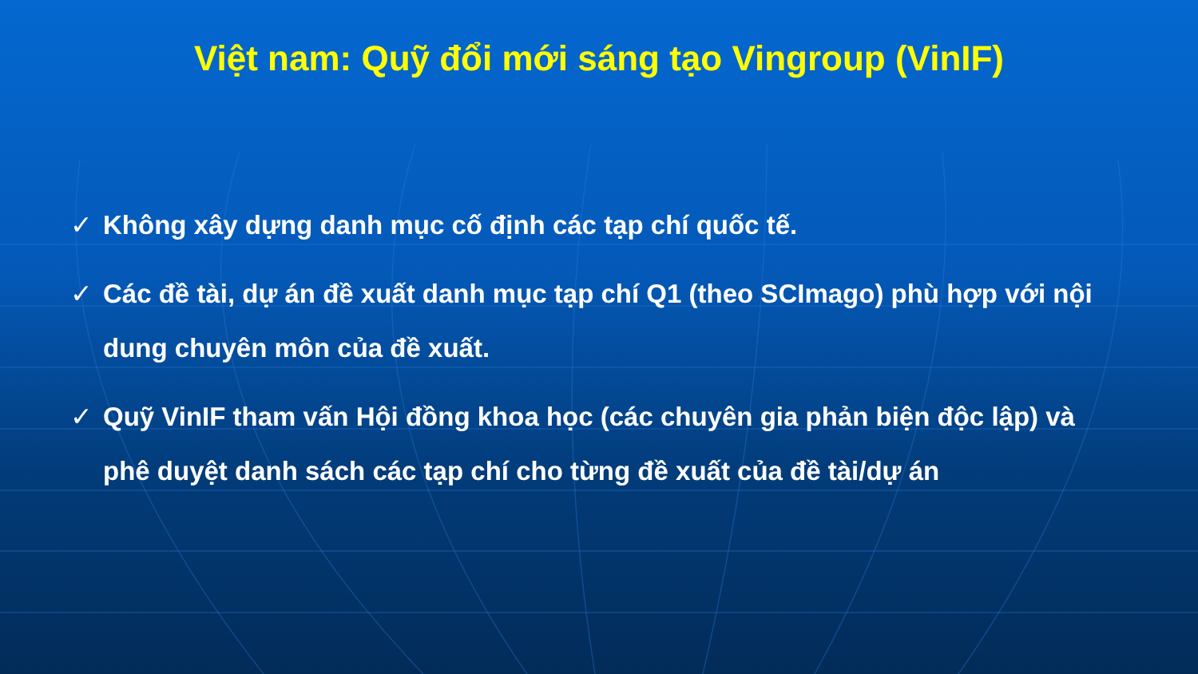Việt nam: Quỹ đổi mới sáng tạo Vingroup (VinIF)
✓ Không xây dựng danh mục cố định các tạp chí quốc tế.
✓ Các đề tài, dự án đề xuất danh mục tạp chí Q1 (theo SCImago) phù hợp với nội dung chuyên môn của đề xuất.
✓ Quỹ VinIF tham vấn Hội đồng khoa học (các chuyên gia phản biện độc lập) và phê duyệt danh sách các tạp chí cho từng đề xuất của đề tài/dự án